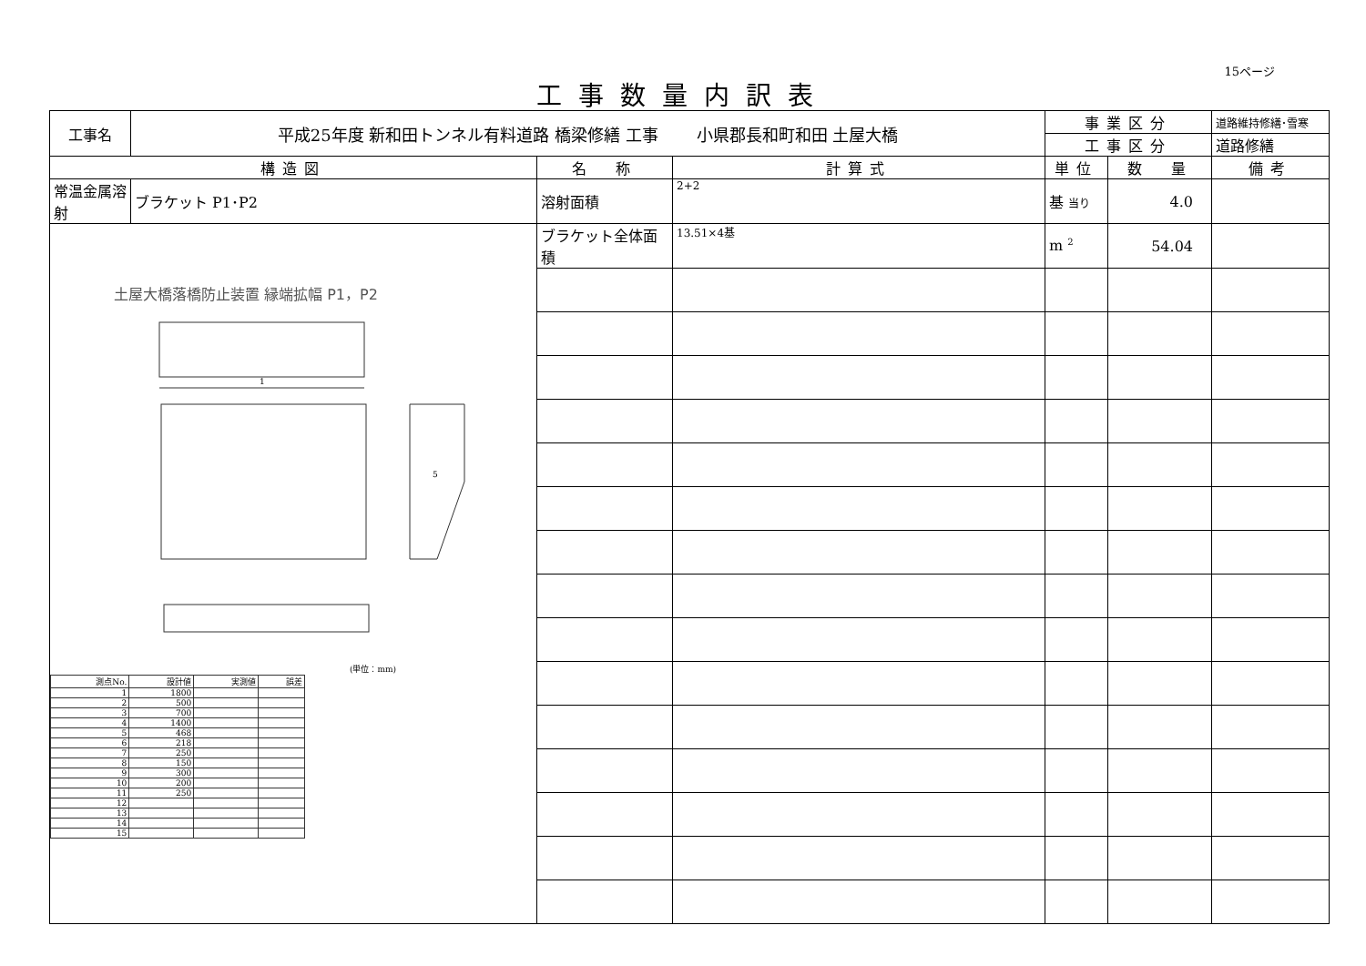15ページ
工事数量内訳表
| 工事名 | 平成25年度 新和田トンネル有料道路 橋梁修繕 工事 小県郡長和町和田 土屋大橋 | | | 事業区分 | | 道路維持修繕･雪寒 |
| | | | | 工事区分 | | 道路修繕 |
| 構造図 | | 名 称 | 計算式 | 単位 | 数 量 | 備考 |
| 常温金属溶射 | ブラケット P1･P2 | 溶射面積 | 2+2 | 基 当り | 4.0 | |
| 土屋大橋落橋防止装置 縁端拡幅 P1，P2 1 5 (単位：mm) / 測点No. / 設計値 / 実測値 / 誤差 / / 1 / 1800 / / / / 2 / 500 / / / / 3 / 700 / / / / 4 / 1400 / / / / 5 / 468 / / / / 6 / 218 / / / / 7 / 250 / / / / 8 / 150 / / / / 9 / 300 / / / / 10 / 200 / / / / 11 / 250 / / / / 12 / / / / / 13 / / / / / 14 / / / / / 15 / / / / | | ブラケット全体面積 | 13.51×4基 | m <sup>2</sup> | 54.04 | |